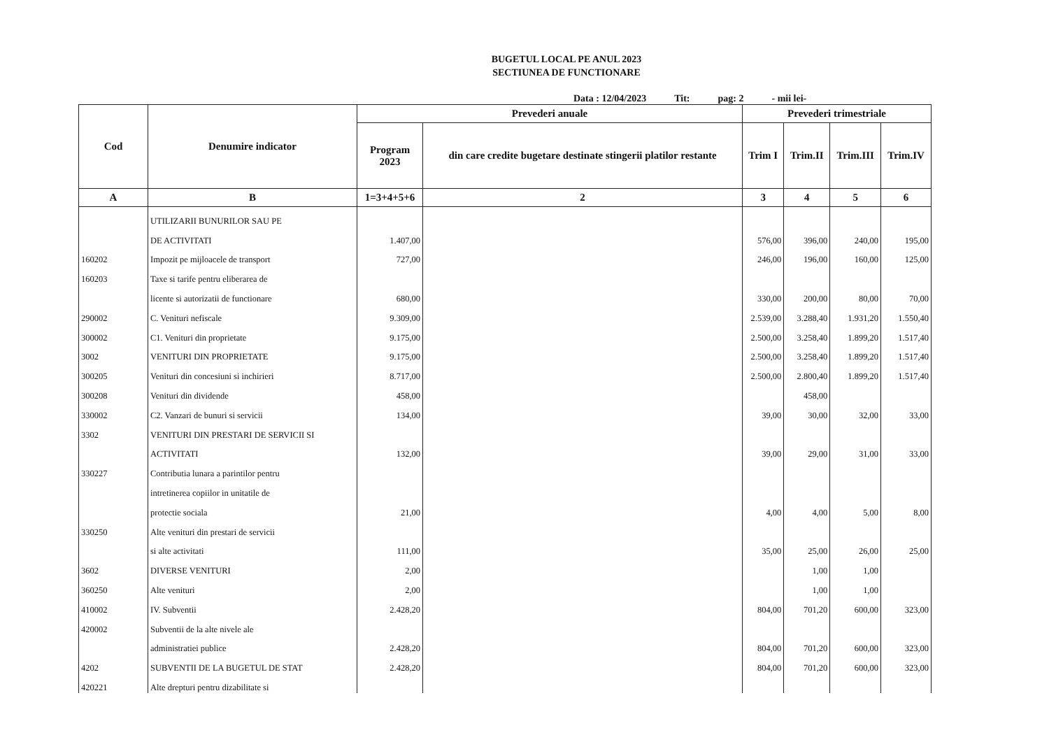BUGETUL LOCAL PE ANUL 2023
SECTIUNEA DE FUNCTIONARE
Data : 12/04/2023 Tit: pag: 2 - mii lei-
| Cod | Denumire indicator | Prevederi anuale | | Prevederi trimestriale | | | |
| --- | --- | --- | --- | --- | --- | --- | --- |
| | | Program 2023 | din care credite bugetare destinate stingerii platilor restante | Trim I | Trim.II | Trim.III | Trim.IV |
| A | B | 1=3+4+5+6 | 2 | 3 | 4 | 5 | 6 |
| | UTILIZARII BUNURILOR SAU PE | | | | | | |
| | DE ACTIVITATI | 1.407,00 | | 576,00 | 396,00 | 240,00 | 195,00 |
| 160202 | Impozit pe mijloacele de transport | 727,00 | | 246,00 | 196,00 | 160,00 | 125,00 |
| 160203 | Taxe si tarife pentru eliberarea de | | | | | | |
| | licente si autorizatii de functionare | 680,00 | | 330,00 | 200,00 | 80,00 | 70,00 |
| 290002 | C. Venituri nefiscale | 9.309,00 | | 2.539,00 | 3.288,40 | 1.931,20 | 1.550,40 |
| 300002 | C1. Venituri din proprietate | 9.175,00 | | 2.500,00 | 3.258,40 | 1.899,20 | 1.517,40 |
| 3002 | VENITURI DIN PROPRIETATE | 9.175,00 | | 2.500,00 | 3.258,40 | 1.899,20 | 1.517,40 |
| 300205 | Venituri din concesiuni si inchirieri | 8.717,00 | | 2.500,00 | 2.800,40 | 1.899,20 | 1.517,40 |
| 300208 | Venituri din dividende | 458,00 | | | 458,00 | | |
| 330002 | C2. Vanzari de bunuri si servicii | 134,00 | | 39,00 | 30,00 | 32,00 | 33,00 |
| 3302 | VENITURI DIN PRESTARI DE SERVICII SI | | | | | | |
| | ACTIVITATI | 132,00 | | 39,00 | 29,00 | 31,00 | 33,00 |
| 330227 | Contributia lunara a parintilor pentru | | | | | | |
| | intretinerea copiilor in unitatile de | | | | | | |
| | protectie sociala | 21,00 | | 4,00 | 4,00 | 5,00 | 8,00 |
| 330250 | Alte venituri din prestari de servicii | | | | | | |
| | si alte activitati | 111,00 | | 35,00 | 25,00 | 26,00 | 25,00 |
| 3602 | DIVERSE VENITURI | 2,00 | | | 1,00 | 1,00 | |
| 360250 | Alte venituri | 2,00 | | | 1,00 | 1,00 | |
| 410002 | IV. Subventii | 2.428,20 | | 804,00 | 701,20 | 600,00 | 323,00 |
| 420002 | Subventii de la alte nivele ale | | | | | | |
| | administratiei publice | 2.428,20 | | 804,00 | 701,20 | 600,00 | 323,00 |
| 4202 | SUBVENTII DE LA BUGETUL DE STAT | 2.428,20 | | 804,00 | 701,20 | 600,00 | 323,00 |
| 420221 | Alte drepturi pentru dizabilitate si | | | | | | |